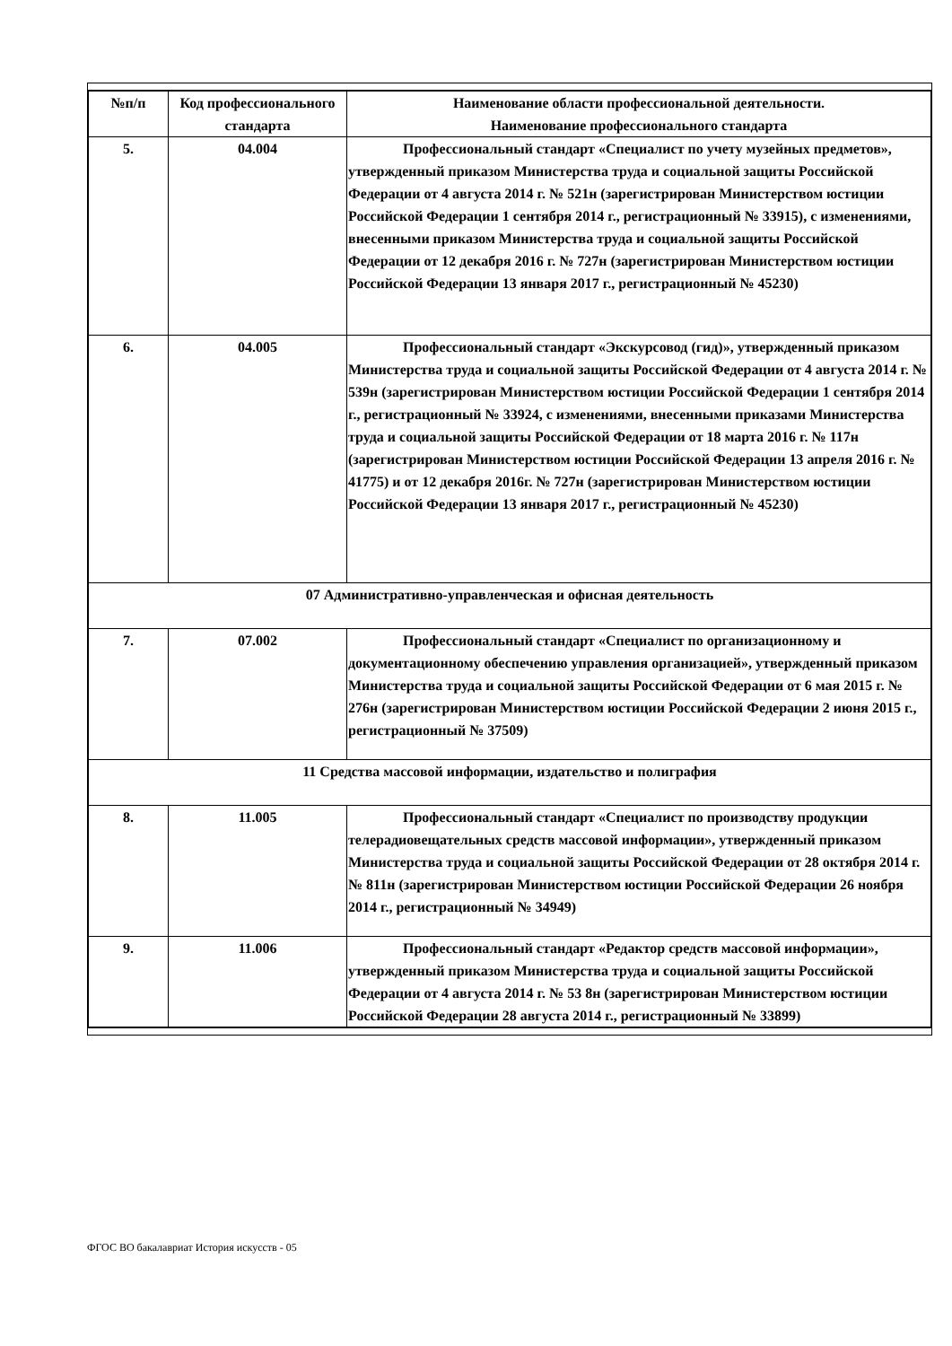| №п/п | Код профессионального стандарта | Наименование области профессиональной деятельности. Наименование профессионального стандарта |
| --- | --- | --- |
| 5. | 04.004 | Профессиональный стандарт «Специалист по учету музейных предметов», утвержденный приказом Министерства труда и социальной защиты Российской Федерации от 4 августа 2014 г. № 521н (зарегистрирован Министерством юстиции Российской Федерации 1 сентября 2014 г., регистрационный № 33915), с изменениями, внесенными приказом Министерства труда и социальной защиты Российской Федерации от 12 декабря 2016 г. № 727н (зарегистрирован Министерством юстиции Российской Федерации 13 января 2017 г., регистрационный № 45230) |
| 6. | 04.005 | Профессиональный стандарт «Экскурсовод (гид)», утвержденный приказом Министерства труда и социальной защиты Российской Федерации от 4 августа 2014 г. № 539н (зарегистрирован Министерством юстиции Российской Федерации 1 сентября 2014 г., регистрационный № 33924, с изменениями, внесенными приказами Министерства труда и социальной защиты Российской Федерации от 18 марта 2016 г. № 117н (зарегистрирован Министерством юстиции Российской Федерации 13 апреля 2016 г. № 41775) и от 12 декабря 2016г. № 727н (зарегистрирован Министерством юстиции Российской Федерации 13 января 2017 г., регистрационный № 45230) |
| 07 Административно-управленческая и офисная деятельность | | |
| 7. | 07.002 | Профессиональный стандарт «Специалист по организационному и документационному обеспечению управления организацией», утвержденный приказом Министерства труда и социальной защиты Российской Федерации от 6 мая 2015 г. № 276н (зарегистрирован Министерством юстиции Российской Федерации 2 июня 2015 г., регистрационный № 37509) |
| 11 Средства массовой информации, издательство и полиграфия | | |
| 8. | 11.005 | Профессиональный стандарт «Специалист по производству продукции телерадиовещательных средств массовой информации», утвержденный приказом Министерства труда и социальной защиты Российской Федерации от 28 октября 2014 г. № 811н (зарегистрирован Министерством юстиции Российской Федерации 26 ноября 2014 г., регистрационный № 34949) |
| 9. | 11.006 | Профессиональный стандарт «Редактор средств массовой информации», утвержденный приказом Министерства труда и социальной защиты Российской Федерации от 4 августа 2014 г. № 53 8н (зарегистрирован Министерством юстиции Российской Федерации 28 августа 2014 г., регистрационный № 33899) |
ФГОС ВО бакалавриат История искусств - 05